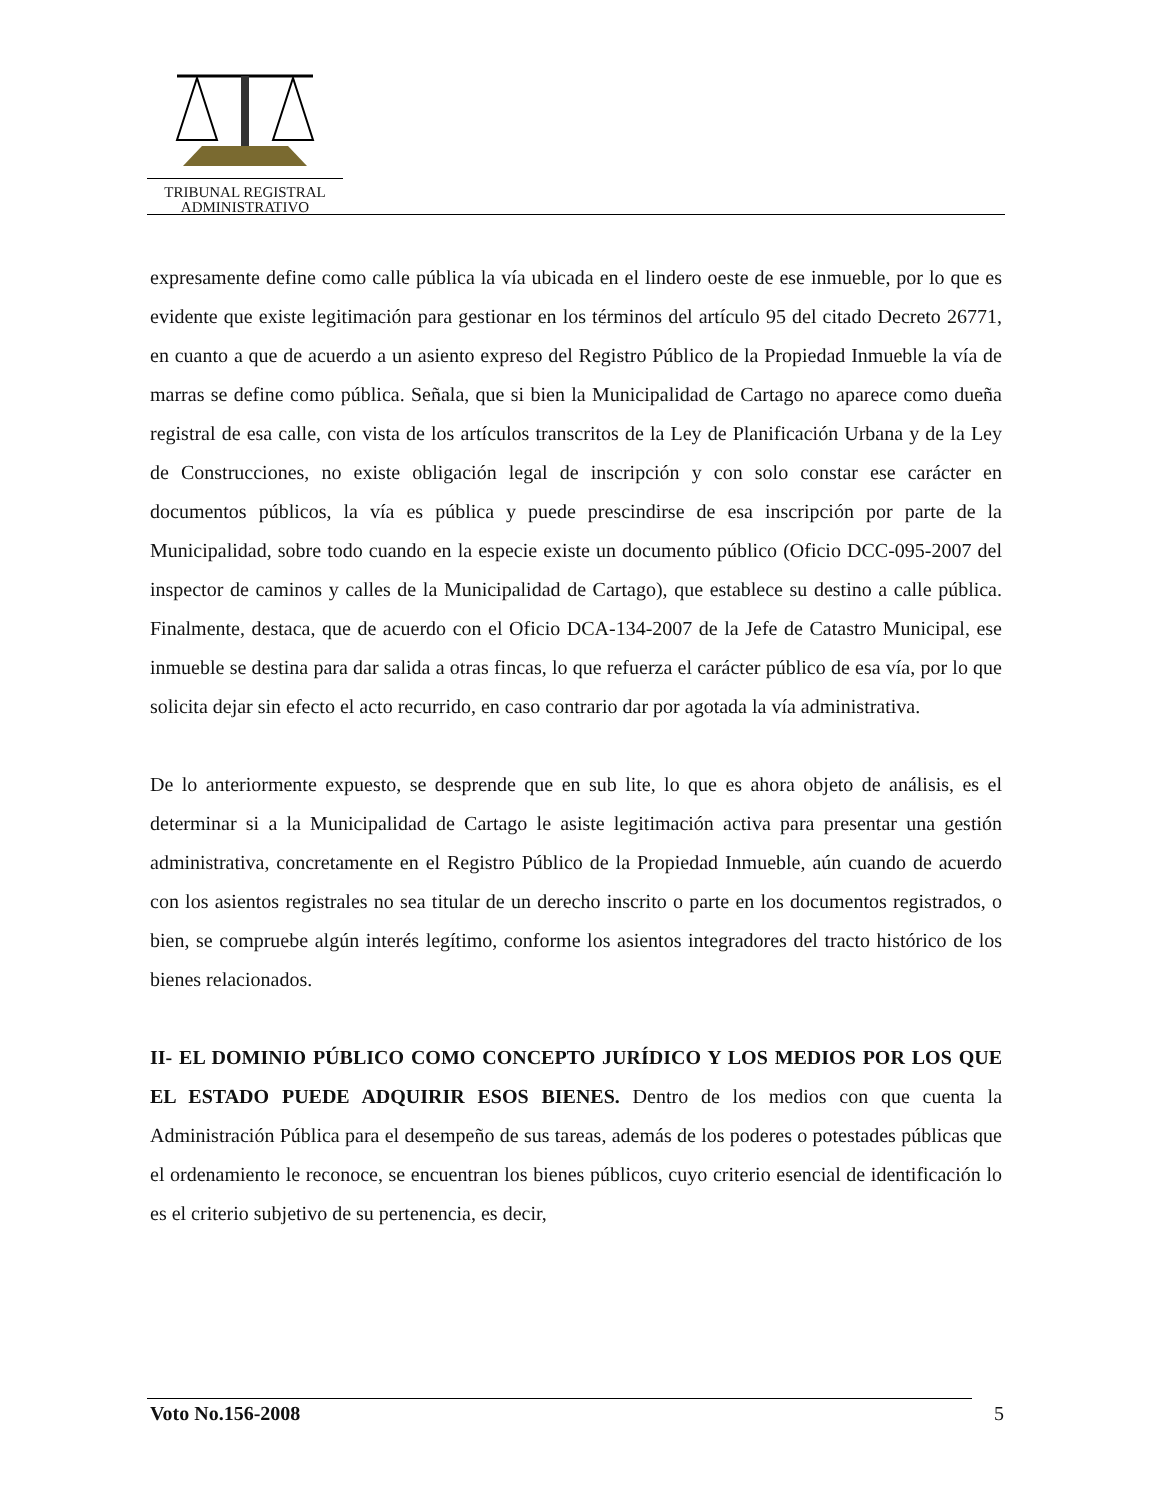TRIBUNAL REGISTRAL
ADMINISTRATIVO
expresamente define como calle pública la vía ubicada en el lindero oeste de ese inmueble, por lo que es evidente que existe legitimación para gestionar en los términos del artículo 95 del citado Decreto 26771, en cuanto a que de acuerdo a un asiento expreso del Registro Público de la Propiedad Inmueble la vía de marras se define como pública. Señala, que si bien la Municipalidad de Cartago no aparece como dueña registral de esa calle, con vista de los artículos transcritos de la Ley de Planificación Urbana y de la Ley de Construcciones, no existe obligación legal de inscripción y con solo constar ese carácter en documentos públicos, la vía es pública y puede prescindirse de esa inscripción por parte de la Municipalidad, sobre todo cuando en la especie existe un documento público (Oficio DCC-095-2007 del inspector de caminos y calles de la Municipalidad de Cartago), que establece su destino a calle pública. Finalmente, destaca, que de acuerdo con el Oficio DCA-134-2007 de la Jefe de Catastro Municipal, ese inmueble se destina para dar salida a otras fincas, lo que refuerza el carácter público de esa vía, por lo que solicita dejar sin efecto el acto recurrido, en caso contrario dar por agotada la vía administrativa.
De lo anteriormente expuesto, se desprende que en sub lite, lo que es ahora objeto de análisis, es el determinar si a la Municipalidad de Cartago le asiste legitimación activa para presentar una gestión administrativa, concretamente en el Registro Público de la Propiedad Inmueble, aún cuando de acuerdo con los asientos registrales no sea titular de un derecho inscrito o parte en los documentos registrados, o bien, se compruebe algún interés legítimo, conforme los asientos integradores del tracto histórico de los bienes relacionados.
II- EL DOMINIO PÚBLICO COMO CONCEPTO JURÍDICO Y LOS MEDIOS POR LOS QUE EL ESTADO PUEDE ADQUIRIR ESOS BIENES. Dentro de los medios con que cuenta la Administración Pública para el desempeño de sus tareas, además de los poderes o potestades públicas que el ordenamiento le reconoce, se encuentran los bienes públicos, cuyo criterio esencial de identificación lo es el criterio subjetivo de su pertenencia, es decir,
Voto No.156-2008 5